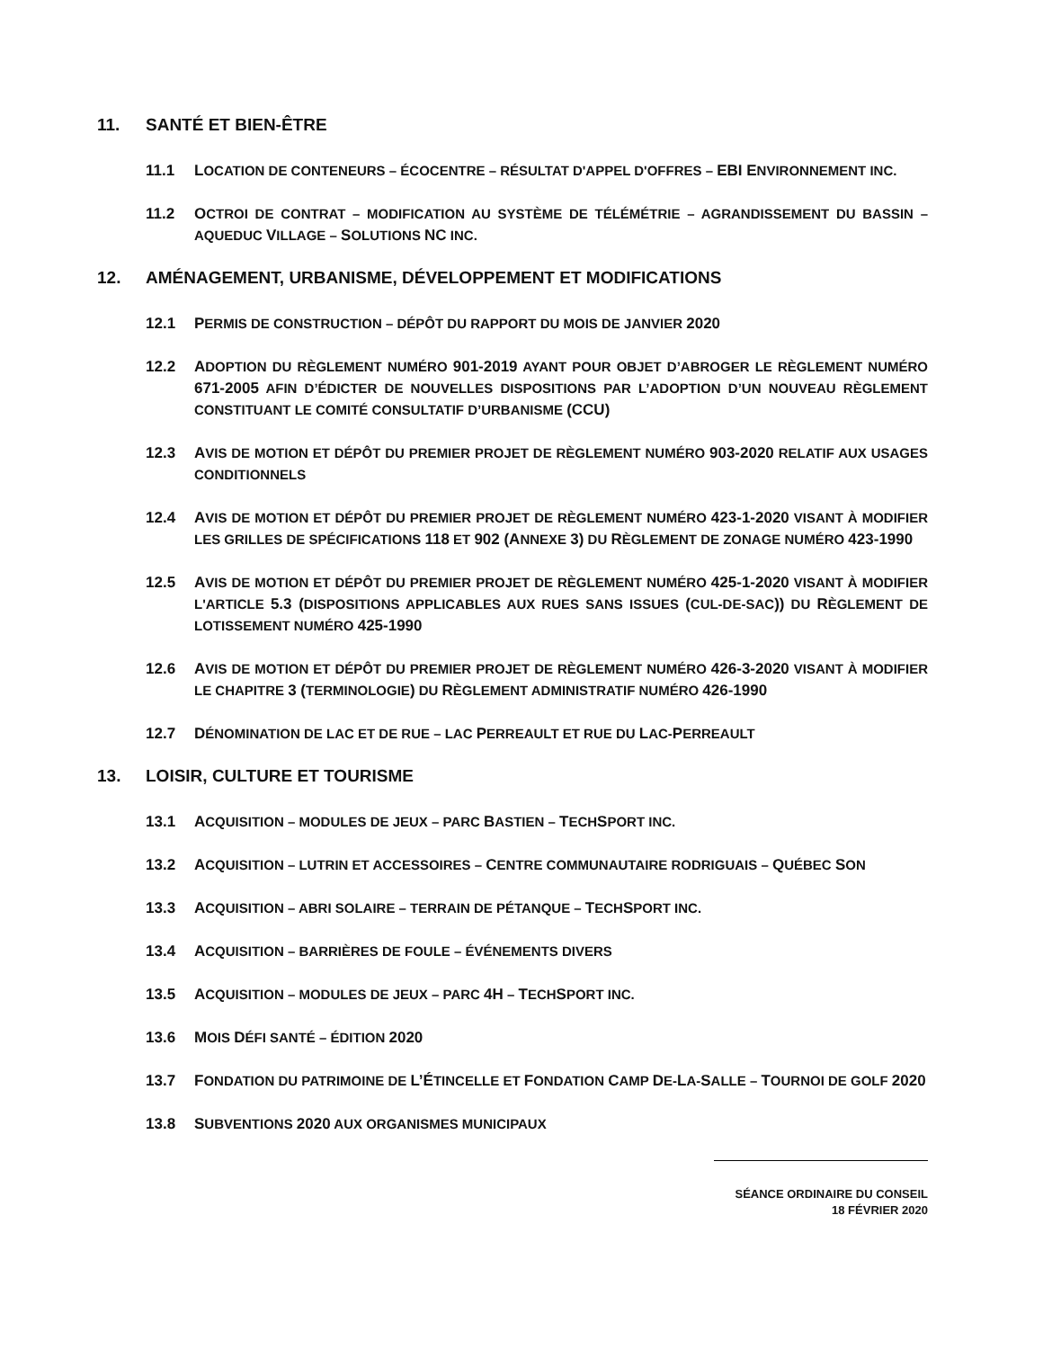11. SANTÉ ET BIEN-ÊTRE
11.1 LOCATION DE CONTENEURS – ÉCOCENTRE – RÉSULTAT D'APPEL D'OFFRES – EBI ENVIRONNEMENT INC.
11.2 OCTROI DE CONTRAT – MODIFICATION AU SYSTÈME DE TÉLÉMÉTRIE – AGRANDISSEMENT DU BASSIN – AQUEDUC VILLAGE – SOLUTIONS NC INC.
12. AMÉNAGEMENT, URBANISME, DÉVELOPPEMENT ET MODIFICATIONS
12.1 PERMIS DE CONSTRUCTION – DÉPÔT DU RAPPORT DU MOIS DE JANVIER 2020
12.2 ADOPTION DU RÈGLEMENT NUMÉRO 901-2019 AYANT POUR OBJET D’ABROGER LE RÈGLEMENT NUMÉRO 671-2005 AFIN D’ÉDICTER DE NOUVELLES DISPOSITIONS PAR L’ADOPTION D’UN NOUVEAU RÈGLEMENT CONSTITUANT LE COMITÉ CONSULTATIF D’URBANISME (CCU)
12.3 AVIS DE MOTION ET DÉPÔT DU PREMIER PROJET DE RÈGLEMENT NUMÉRO 903-2020 RELATIF AUX USAGES CONDITIONNELS
12.4 AVIS DE MOTION ET DÉPÔT DU PREMIER PROJET DE RÈGLEMENT NUMÉRO 423-1-2020 VISANT À MODIFIER LES GRILLES DE SPÉCIFICATIONS 118 ET 902 (ANNEXE 3) DU RÈGLEMENT DE ZONAGE NUMÉRO 423-1990
12.5 AVIS DE MOTION ET DÉPÔT DU PREMIER PROJET DE RÈGLEMENT NUMÉRO 425-1-2020 VISANT À MODIFIER L'ARTICLE 5.3 (DISPOSITIONS APPLICABLES AUX RUES SANS ISSUES (CUL-DE-SAC)) DU RÈGLEMENT DE LOTISSEMENT NUMÉRO 425-1990
12.6 AVIS DE MOTION ET DÉPÔT DU PREMIER PROJET DE RÈGLEMENT NUMÉRO 426-3-2020 VISANT À MODIFIER LE CHAPITRE 3 (TERMINOLOGIE) DU RÈGLEMENT ADMINISTRATIF NUMÉRO 426-1990
12.7 DÉNOMINATION DE LAC ET DE RUE – LAC PERREAULT ET RUE DU LAC-PERREAULT
13. LOISIR, CULTURE ET TOURISME
13.1 ACQUISITION – MODULES DE JEUX – PARC BASTIEN – TECHSPORT INC.
13.2 ACQUISITION – LUTRIN ET ACCESSOIRES – CENTRE COMMUNAUTAIRE RODRIGUAIS – QUÉBEC SON
13.3 ACQUISITION – ABRI SOLAIRE – TERRAIN DE PÉTANQUE – TECHSPORT INC.
13.4 ACQUISITION – BARRIÈRES DE FOULE – ÉVÉNEMENTS DIVERS
13.5 ACQUISITION – MODULES DE JEUX – PARC 4H – TECHSPORT INC.
13.6 MOIS DÉFI SANTÉ – ÉDITION 2020
13.7 FONDATION DU PATRIMOINE DE L’ÉTINCELLE ET FONDATION CAMP DE-LA-SALLE – TOURNOI DE GOLF 2020
13.8 SUBVENTIONS 2020 AUX ORGANISMES MUNICIPAUX
SÉANCE ORDINAIRE DU CONSEIL
18 FÉVRIER 2020